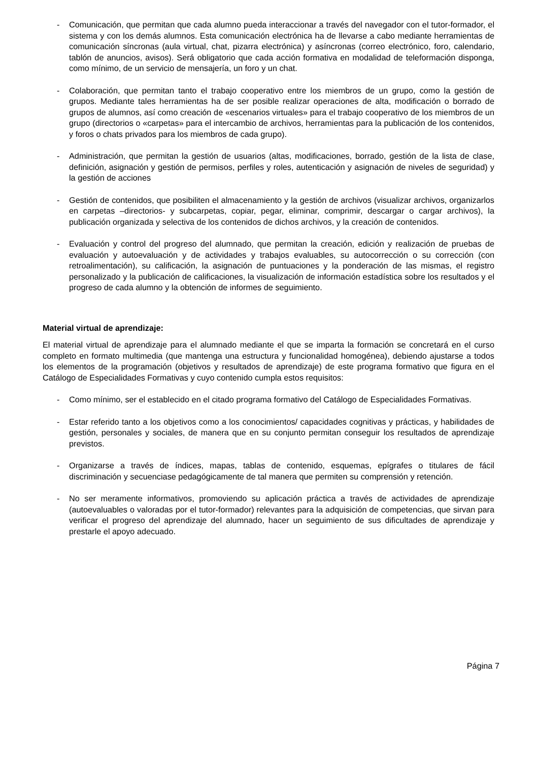- Comunicación, que permitan que cada alumno pueda interaccionar a través del navegador con el tutor-formador, el sistema y con los demás alumnos. Esta comunicación electrónica ha de llevarse a cabo mediante herramientas de comunicación síncronas (aula virtual, chat, pizarra electrónica) y asíncronas (correo electrónico, foro, calendario, tablón de anuncios, avisos). Será obligatorio que cada acción formativa en modalidad de teleformación disponga, como mínimo, de un servicio de mensajería, un foro y un chat.
- Colaboración, que permitan tanto el trabajo cooperativo entre los miembros de un grupo, como la gestión de grupos. Mediante tales herramientas ha de ser posible realizar operaciones de alta, modificación o borrado de grupos de alumnos, así como creación de «escenarios virtuales» para el trabajo cooperativo de los miembros de un grupo (directorios o «carpetas» para el intercambio de archivos, herramientas para la publicación de los contenidos, y foros o chats privados para los miembros de cada grupo).
- Administración, que permitan la gestión de usuarios (altas, modificaciones, borrado, gestión de la lista de clase, definición, asignación y gestión de permisos, perfiles y roles, autenticación y asignación de niveles de seguridad) y la gestión de acciones
- Gestión de contenidos, que posibiliten el almacenamiento y la gestión de archivos (visualizar archivos, organizarlos en carpetas –directorios- y subcarpetas, copiar, pegar, eliminar, comprimir, descargar o cargar archivos), la publicación organizada y selectiva de los contenidos de dichos archivos, y la creación de contenidos.
- Evaluación y control del progreso del alumnado, que permitan la creación, edición y realización de pruebas de evaluación y autoevaluación y de actividades y trabajos evaluables, su autocorrección o su corrección (con retroalimentación), su calificación, la asignación de puntuaciones y la ponderación de las mismas, el registro personalizado y la publicación de calificaciones, la visualización de información estadística sobre los resultados y el progreso de cada alumno y la obtención de informes de seguimiento.
Material virtual de aprendizaje:
El material virtual de aprendizaje para el alumnado mediante el que se imparta la formación se concretará en el curso completo en formato multimedia (que mantenga una estructura y funcionalidad homogénea), debiendo ajustarse a todos los elementos de la programación (objetivos y resultados de aprendizaje) de este programa formativo que figura en el Catálogo de Especialidades Formativas y cuyo contenido cumpla estos requisitos:
- Como mínimo, ser el establecido en el citado programa formativo del Catálogo de Especialidades Formativas.
- Estar referido tanto a los objetivos como a los conocimientos/ capacidades cognitivas y prácticas, y habilidades de gestión, personales y sociales, de manera que en su conjunto permitan conseguir los resultados de aprendizaje previstos.
- Organizarse a través de índices, mapas, tablas de contenido, esquemas, epígrafes o titulares de fácil discriminación y secuenciase pedagógicamente de tal manera que permiten su comprensión y retención.
- No ser meramente informativos, promoviendo su aplicación práctica a través de actividades de aprendizaje (autoevaluables o valoradas por el tutor-formador) relevantes para la adquisición de competencias, que sirvan para verificar el progreso del aprendizaje del alumnado, hacer un seguimiento de sus dificultades de aprendizaje y prestarle el apoyo adecuado.
Página 7